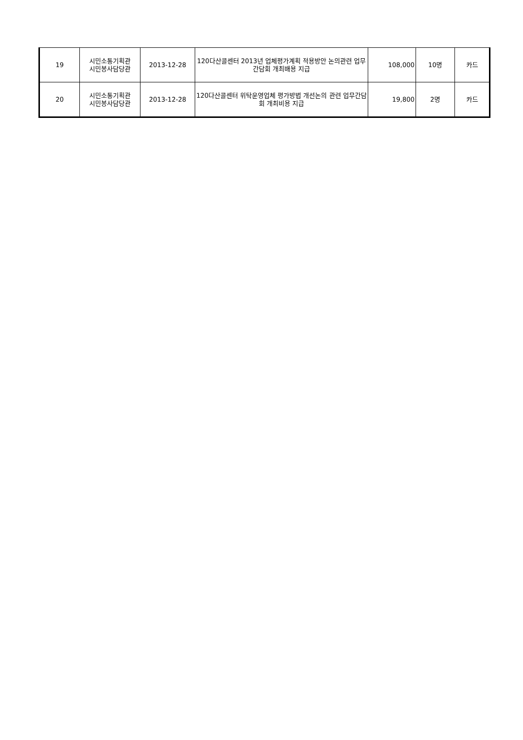| 19 | 시민소통기획관 시민봉사담당관 | 2013-12-28 | 120다산콜센터 2013년 업체평가계획 적용방안 논의관련 업무간담회 개최배용 지급 | 108,000 | 10명 | 카드 |
| 20 | 시민소통기획관 시민봉사담당관 | 2013-12-28 | 120다산콜센터 위탁운영업체 평가방법 개선논의 관련 업무간담회 개최비용 지급 | 19,800 | 2명 | 카드 |